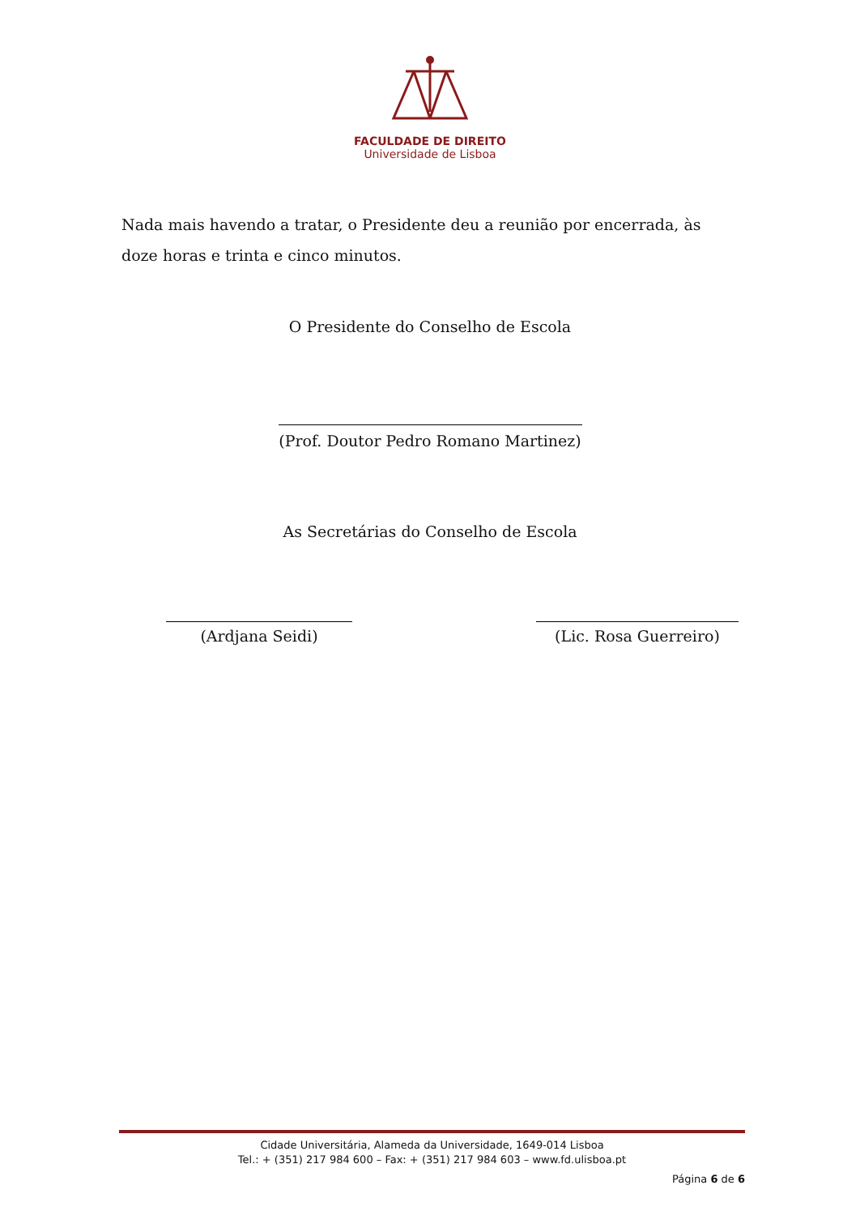FACULDADE DE DIREITO
Universidade de Lisboa
Nada mais havendo a tratar, o Presidente deu a reunião por encerrada, às doze horas e trinta e cinco minutos.
O Presidente do Conselho de Escola
(Prof. Doutor Pedro Romano Martinez)
As Secretárias do Conselho de Escola
(Ardjana Seidi) (Lic. Rosa Guerreiro)
Cidade Universitária, Alameda da Universidade, 1649-014 Lisboa
Tel.: + (351) 217 984 600 – Fax: + (351) 217 984 603 – www.fd.ulisboa.pt
Página 6 de 6